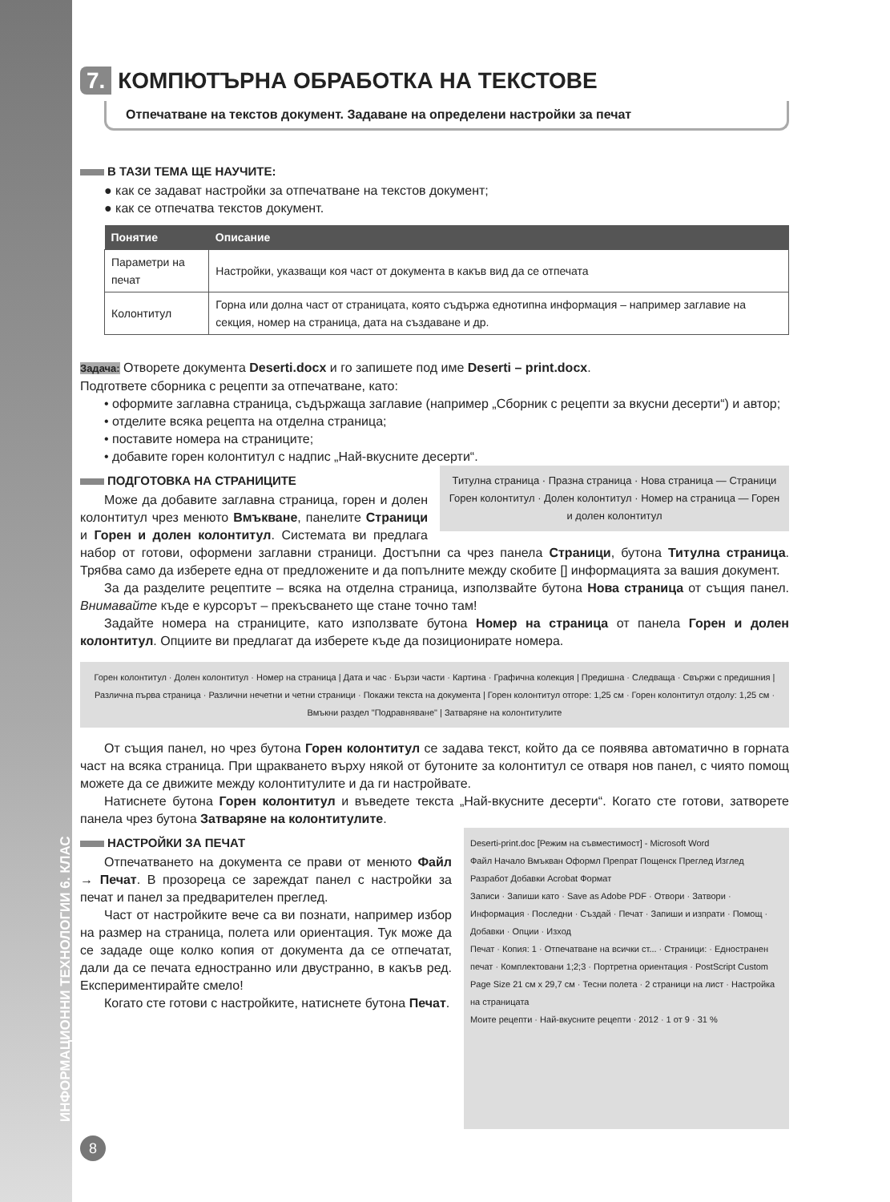ИНФОРМАЦИОННИ ТЕХНОЛОГИИ 6. КЛАС
7. КОМПЮТЪРНА ОБРАБОТКА НА ТЕКСТОВЕ
Отпечатване на текстов документ. Задаване на определени настройки за печат
В ТАЗИ ТЕМА ЩЕ НАУЧИТЕ:
● как се задават настройки за отпечатване на текстов документ;
● как се отпечатва текстов документ.
| Понятие | Описание |
| --- | --- |
| Параметри на печат | Настройки, указващи коя част от документа в какъв вид да се отпечата |
| Колонтитул | Горна или долна част от страницата, която съдържа еднотипна информация – например заглавие на секция, номер на страница, дата на създаване и др. |
Задача: Отворете документа Deserti.docx и го запишете под име Deserti – print.docx.
Подгответе сборника с рецепти за отпечатване, като:
• оформите заглавна страница, съдържаща заглавие (например „Сборник с рецепти за вкусни десерти“) и автор;
• отделите всяка рецепта на отделна страница;
• поставите номера на страниците;
• добавите горен колонтитул с надпис „Най-вкусните десерти“.
Титулна страница · Празна страница · Нова страница — Страници
Горен колонтитул · Долен колонтитул · Номер на страница — Горен и долен колонтитул
ПОДГОТОВКА НА СТРАНИЦИТЕ
Може да добавите заглавна страница, горен и долен колонтитул чрез менюто Вмъкване, панелите Страници и Горен и долен колонтитул. Системата ви предлага набор от готови, оформени заглавни страници. Достъпни са чрез панела Страници, бутона Титулна страница. Трябва само да изберете една от предложените и да попълните между скобите [] информацията за вашия документ.
За да разделите рецептите – всяка на отделна страница, използвайте бутона Нова страница от същия панел. Внимавайте къде е курсорът – прекъсването ще стане точно там!
Задайте номера на страниците, като използвате бутона Номер на страница от панела Горен и долен колонтитул. Опциите ви предлагат да изберете къде да позиционирате номера.
Горен колонтитул · Долен колонтитул · Номер на страница | Дата и час · Бързи части · Картина · Графична колекция | Предишна · Следваща · Свържи с предишния | Различна първа страница · Различни нечетни и четни страници · Покажи текста на документа | Горен колонтитул отгоре: 1,25 см · Горен колонтитул отдолу: 1,25 см · Вмъкни раздел "Подравняване" | Затваряне на колонтитулите
От същия панел, но чрез бутона Горен колонтитул се задава текст, който да се появява автоматично в горната част на всяка страница. При щракването върху някой от бутоните за колонтитул се отваря нов панел, с чиято помощ можете да се движите между колонтитулите и да ги настройвате.
Натиснете бутона Горен колонтитул и въведете текста „Най-вкусните десерти“. Когато сте готови, затворете панела чрез бутона Затваряне на колонтитулите.
Deserti-print.doc [Режим на съвместимост] - Microsoft Word
Файл Начало Вмъкван Оформл Препрат Пощенск Преглед Изглед Разработ Добавки Acrobat Формат
Записи · Запиши като · Save as Adobe PDF · Отвори · Затвори · Информация · Последни · Създай · Печат · Запиши и изпрати · Помощ · Добавки · Опции · Изход
Печат · Копия: 1 · Отпечатване на всички ст... · Страници: · Едностранен печат · Комплектовани 1;2;3 · Портретна ориентация · PostScript Custom Page Size 21 см x 29,7 см · Тесни полета · 2 страници на лист · Настройка на страницата
Моите рецепти · Най-вкусните рецепти · 2012 · 1 от 9 · 31 %
НАСТРОЙКИ ЗА ПЕЧАТ
Отпечатването на документа се прави от менюто Файл → Печат. В прозореца се зареждат панел с настройки за печат и панел за предварителен преглед.
Част от настройките вече са ви познати, например избор на размер на страница, полета или ориентация. Тук може да се зададе още колко копия от документа да се отпечатат, дали да се печата едностранно или двустранно, в какъв ред. Експериментирайте смело!
Когато сте готови с настройките, натиснете бутона Печат.
8